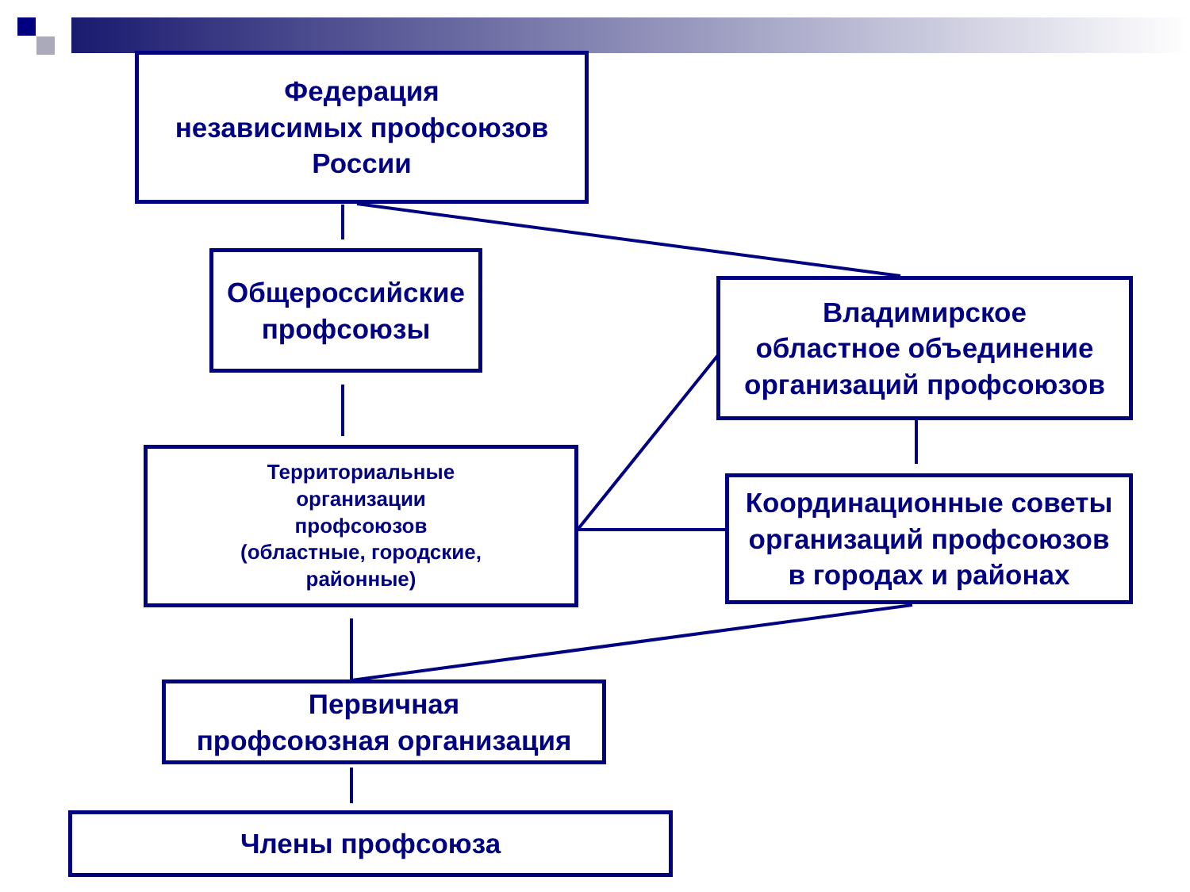Федерация
независимых профсоюзов
России
Общероссийские
профсоюзы
Владимирское
областное объединение
организаций профсоюзов
Территориальные
организации
профсоюзов
(областные, городские,
районные)
Координационные советы
организаций профсоюзов
в городах и районах
Первичная
профсоюзная организация
Члены профсоюза